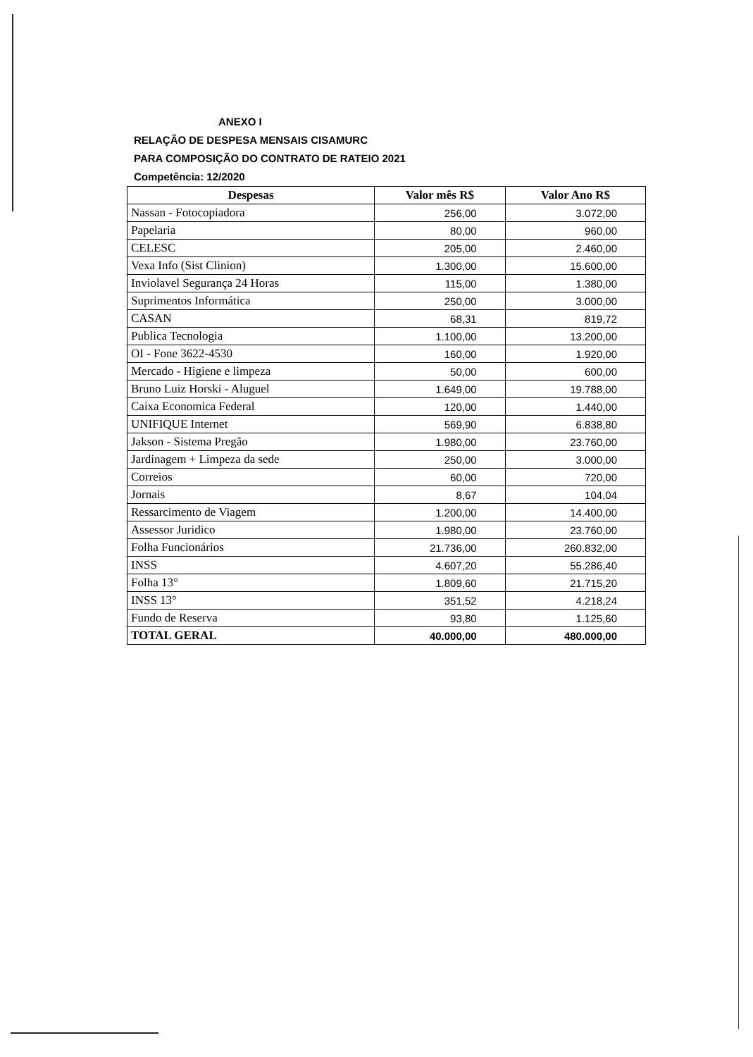ANEXO I
RELAÇÃO DE DESPESA MENSAIS CISAMURC
PARA COMPOSIÇÃO DO CONTRATO DE RATEIO 2021
Competência: 12/2020
| Despesas | Valor mês R$ | Valor Ano R$ |
| --- | --- | --- |
| Nassan - Fotocopiadora | 256,00 | 3.072,00 |
| Papelaria | 80,00 | 960,00 |
| CELESC | 205,00 | 2.460,00 |
| Vexa Info (Sist Clinion) | 1.300,00 | 15.600,00 |
| Inviolavel Segurança 24 Horas | 115,00 | 1.380,00 |
| Suprimentos Informática | 250,00 | 3.000,00 |
| CASAN | 68,31 | 819,72 |
| Publica Tecnologia | 1.100,00 | 13.200,00 |
| OI - Fone 3622-4530 | 160,00 | 1.920,00 |
| Mercado - Higiene e limpeza | 50,00 | 600,00 |
| Bruno Luiz Horski - Aluguel | 1.649,00 | 19.788,00 |
| Caixa Economica Federal | 120,00 | 1.440,00 |
| UNIFIQUE Internet | 569,90 | 6.838,80 |
| Jakson - Sistema Pregão | 1.980,00 | 23.760,00 |
| Jardinagem + Limpeza da sede | 250,00 | 3.000,00 |
| Correios | 60,00 | 720,00 |
| Jornais | 8,67 | 104,04 |
| Ressarcimento de Viagem | 1.200,00 | 14.400,00 |
| Assessor Juridico | 1.980,00 | 23.760,00 |
| Folha Funcionários | 21.736,00 | 260.832,00 |
| INSS | 4.607,20 | 55.286,40 |
| Folha 13° | 1.809,60 | 21.715,20 |
| INSS 13° | 351,52 | 4.218,24 |
| Fundo de Reserva | 93,80 | 1.125,60 |
| TOTAL GERAL | 40.000,00 | 480.000,00 |